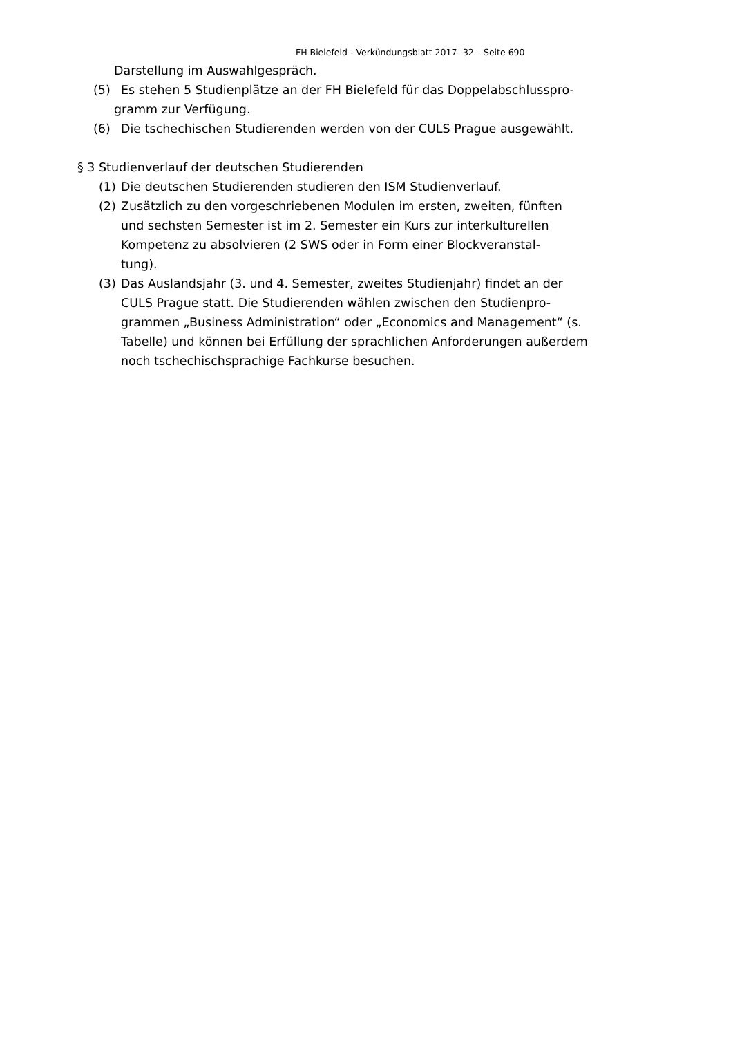FH Bielefeld - Verkündungsblatt 2017- 32 – Seite 690
Darstellung im Auswahlgespräch.
(5) Es stehen 5 Studienplätze an der FH Bielefeld für das Doppelabschlusspro-
gramm zur Verfügung.
(6) Die tschechischen Studierenden werden von der CULS Prague ausgewählt.
§ 3 Studienverlauf der deutschen Studierenden
(1) Die deutschen Studierenden studieren den ISM Studienverlauf.
(2) Zusätzlich zu den vorgeschriebenen Modulen im ersten, zweiten, fünften
und sechsten Semester ist im 2. Semester ein Kurs zur interkulturellen
Kompetenz zu absolvieren (2 SWS oder in Form einer Blockveranstal-
tung).
(3) Das Auslandsjahr (3. und 4. Semester, zweites Studienjahr) findet an der
CULS Prague statt. Die Studierenden wählen zwischen den Studienpro-
grammen „Business Administration“ oder „Economics and Management“ (s.
Tabelle) und können bei Erfüllung der sprachlichen Anforderungen außerdem
noch tschechischsprachige Fachkurse besuchen.